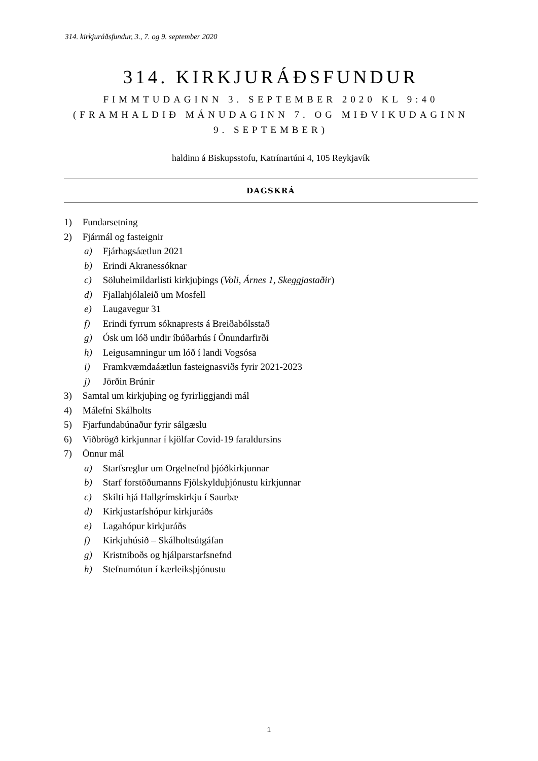314. kirkjuráðsfundur, 3., 7. og 9. september 2020
314. KIRKJURÁÐSFUNDUR
FIMMTUDAGINN 3. SEPTEMBER 2020 KL 9:40
(FRAMHALDIÐ MÁNUDAGINN 7. OG MIÐVIKUDAGINN 9. SEPTEMBER)
haldinn á Biskupsstofu, Katrínartúni 4, 105 Reykjavík
DAGSKRÁ
1) Fundarsetning
2) Fjármál og fasteignir
a) Fjárhagsáætlun 2021
b) Erindi Akranessóknar
c) Söluheimildarlisti kirkjuþings (Voli, Árnes 1, Skeggjastaðir)
d) Fjallahjólaleið um Mosfell
e) Laugavegur 31
f) Erindi fyrrum sóknaprests á Breiðabólsstað
g) Ósk um lóð undir íbúðarhús í Önundarfirði
h) Leigusamningur um lóð í landi Vogsósa
i) Framkvæmdaáætlun fasteignasviðs fyrir 2021-2023
j) Jörðin Brúnir
3) Samtal um kirkjuþing og fyrirliggjandi mál
4) Málefni Skálholts
5) Fjarfundabúnaður fyrir sálgæslu
6) Viðbrögð kirkjunnar í kjölfar Covid-19 faraldursins
7) Önnur mál
a) Starfsreglur um Orgelnefnd þjóðkirkjunnar
b) Starf forstöðumanns Fjölskylduþjónustu kirkjunnar
c) Skilti hjá Hallgrímskirkju í Saurbæ
d) Kirkjustarfshópur kirkjuráðs
e) Lagahópur kirkjuráðs
f) Kirkjuhúsið – Skálholtsútgáfan
g) Kristniboðs og hjálparstarfsnefnd
h) Stefnumótun í kærleiksþjónustu
1